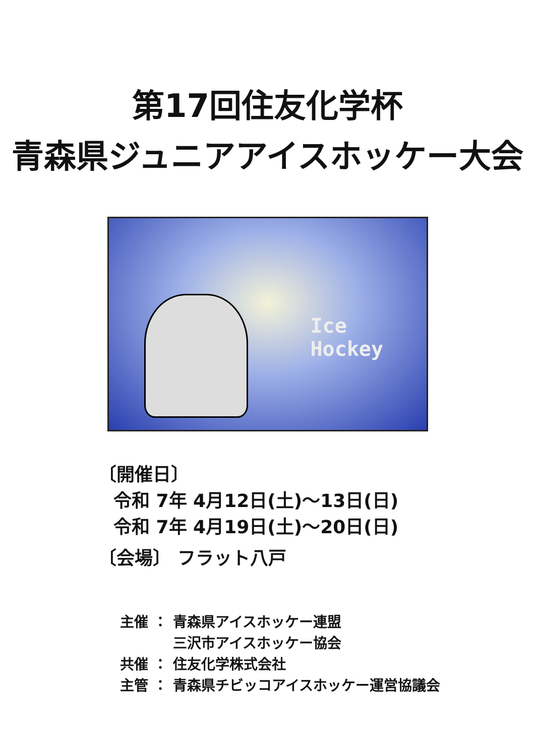第17回住友化学杯
青森県ジュニアアイスホッケー大会
Ice Hockey
〔開催日〕
令和 7年 4月12日(土)～13日(日)
令和 7年 4月19日(土)～20日(日)
〔会場〕 フラット八戸
主催 ： 青森県アイスホッケー連盟
三沢市アイスホッケー協会
共催 ： 住友化学株式会社
主管 ： 青森県チビッコアイスホッケー運営協議会